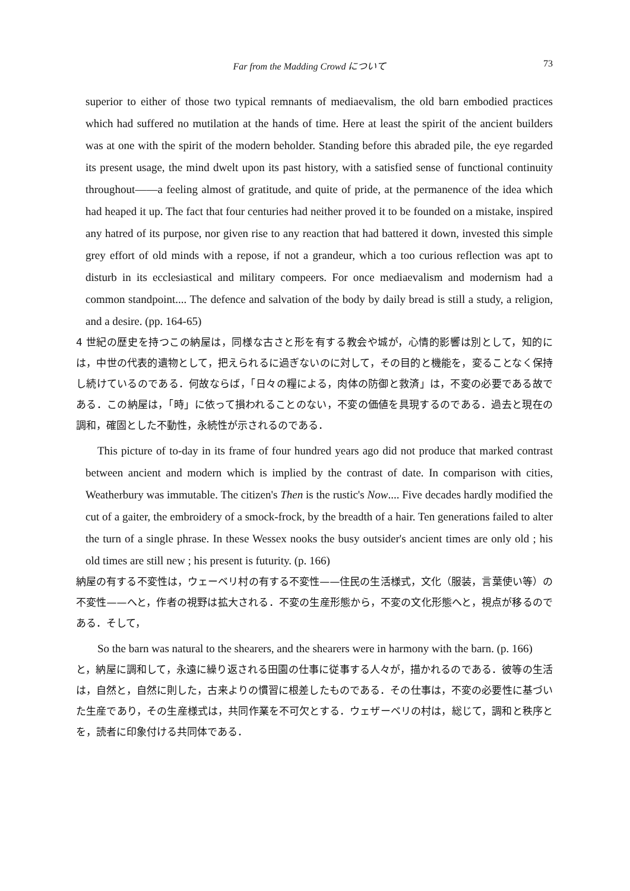Far from the Madding Crowd について 73
superior to either of those two typical remnants of mediaevalism, the old barn embodied practices which had suffered no mutilation at the hands of time. Here at least the spirit of the ancient builders was at one with the spirit of the modern beholder. Standing before this abraded pile, the eye regarded its present usage, the mind dwelt upon its past history, with a satisfied sense of functional continuity throughout——a feeling almost of gratitude, and quite of pride, at the permanence of the idea which had heaped it up. The fact that four centuries had neither proved it to be founded on a mistake, inspired any hatred of its purpose, nor given rise to any reaction that had battered it down, invested this simple grey effort of old minds with a repose, if not a grandeur, which a too curious reflection was apt to disturb in its ecclesiastical and military compeers. For once mediaevalism and modernism had a common standpoint.... The defence and salvation of the body by daily bread is still a study, a religion, and a desire. (pp. 164-65)
4 世紀の歴史を持つこの納屋は，同様な古さと形を有する教会や城が，心情的影響は別として，知的には，中世の代表的遺物として，把えられるに過ぎないのに対して，その目的と機能を，変ることなく保持し続けているのである．何故ならば，「日々の糧による，肉体の防御と救済」は，不変の必要である故である．この納屋は，「時」に依って損われることのない，不変の価値を具現するのである．過去と現在の調和，確固とした不動性，永続性が示されるのである．
This picture of to-day in its frame of four hundred years ago did not produce that marked contrast between ancient and modern which is implied by the contrast of date. In comparison with cities, Weatherbury was immutable. The citizen's Then is the rustic's Now.... Five decades hardly modified the cut of a gaiter, the embroidery of a smock-frock, by the breadth of a hair. Ten generations failed to alter the turn of a single phrase. In these Wessex nooks the busy outsider's ancient times are only old ; his old times are still new ; his present is futurity. (p. 166)
納屋の有する不変性は，ウェーベリ村の有する不変性——住民の生活様式，文化（服装，言葉使い等）の不変性——へと，作者の視野は拡大される．不変の生産形態から，不変の文化形態へと，視点が移るのである．そして，
So the barn was natural to the shearers, and the shearers were in harmony with the barn. (p. 166)
と，納屋に調和して，永遠に繰り返される田園の仕事に従事する人々が，描かれるのである．彼等の生活は，自然と，自然に則した，古来よりの慣習に根差したものである．その仕事は，不変の必要性に基づいた生産であり，その生産様式は，共同作業を不可欠とする．ウェザーベリの村は，総じて，調和と秩序とを，読者に印象付ける共同体である．